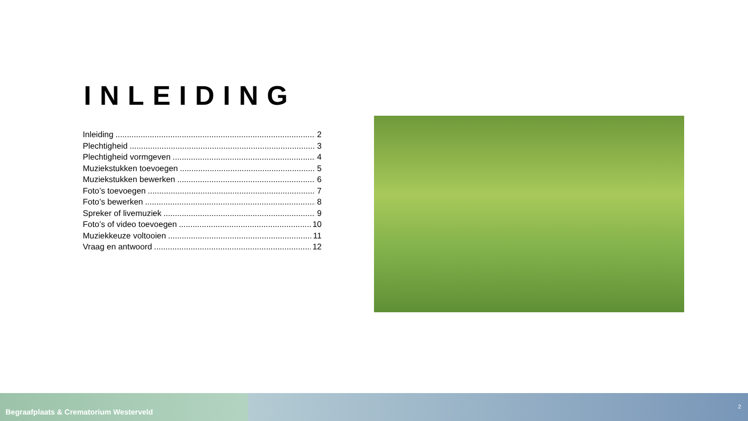INLEIDING
Inleiding 2
Plechtigheid 3
Plechtigheid vormgeven 4
Muziekstukken toevoegen 5
Muziekstukken bewerken 6
Foto’s toevoegen 7
Foto’s bewerken 8
Spreker of livemuziek 9
Foto’s of video toevoegen 10
Muziekkeuze voltooien 11
Vraag en antwoord 12
Begraafplaats & Crematorium Westerveld
2